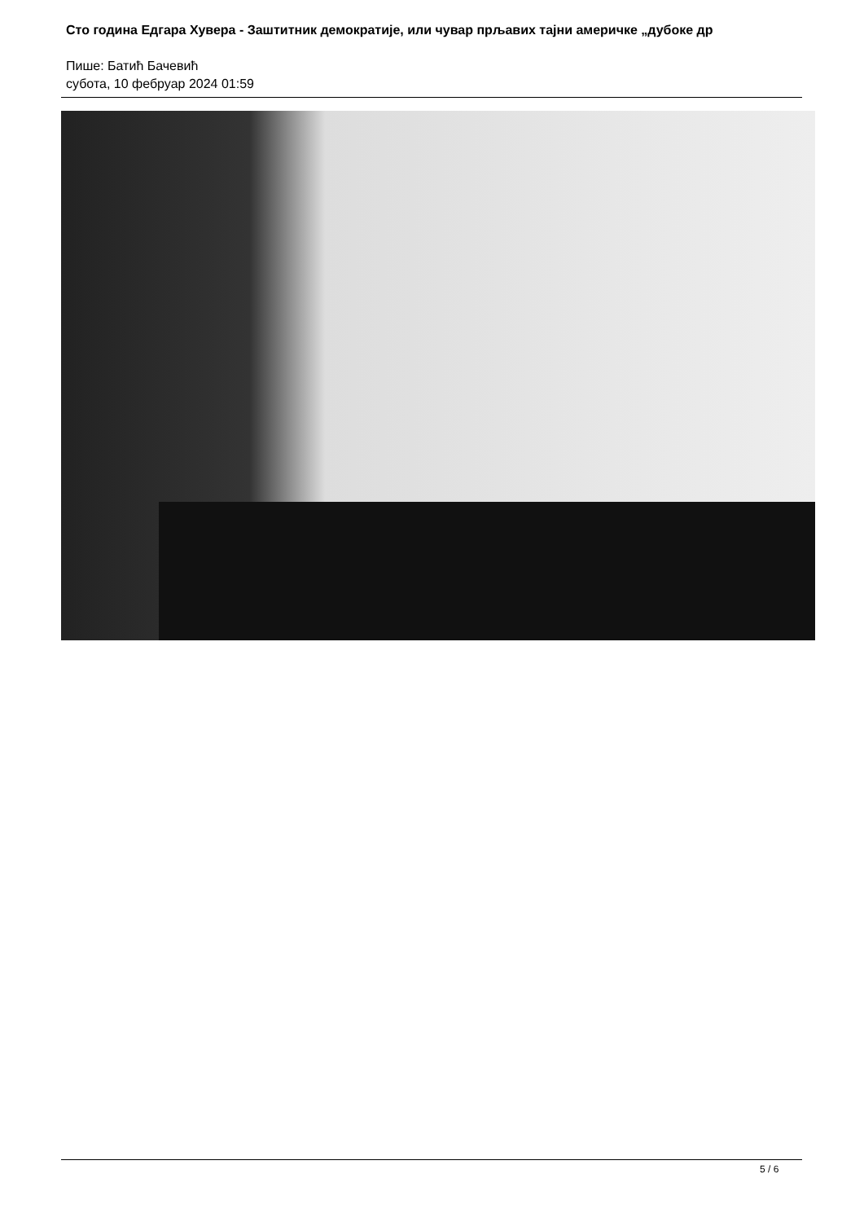Сто година Едгара Хувера - Заштитник демократије, или чувар прљавих тајни америчке „дубоке др
Пише: Батић Бачевић
субота, 10 фебруар 2024 01:59
5 / 6